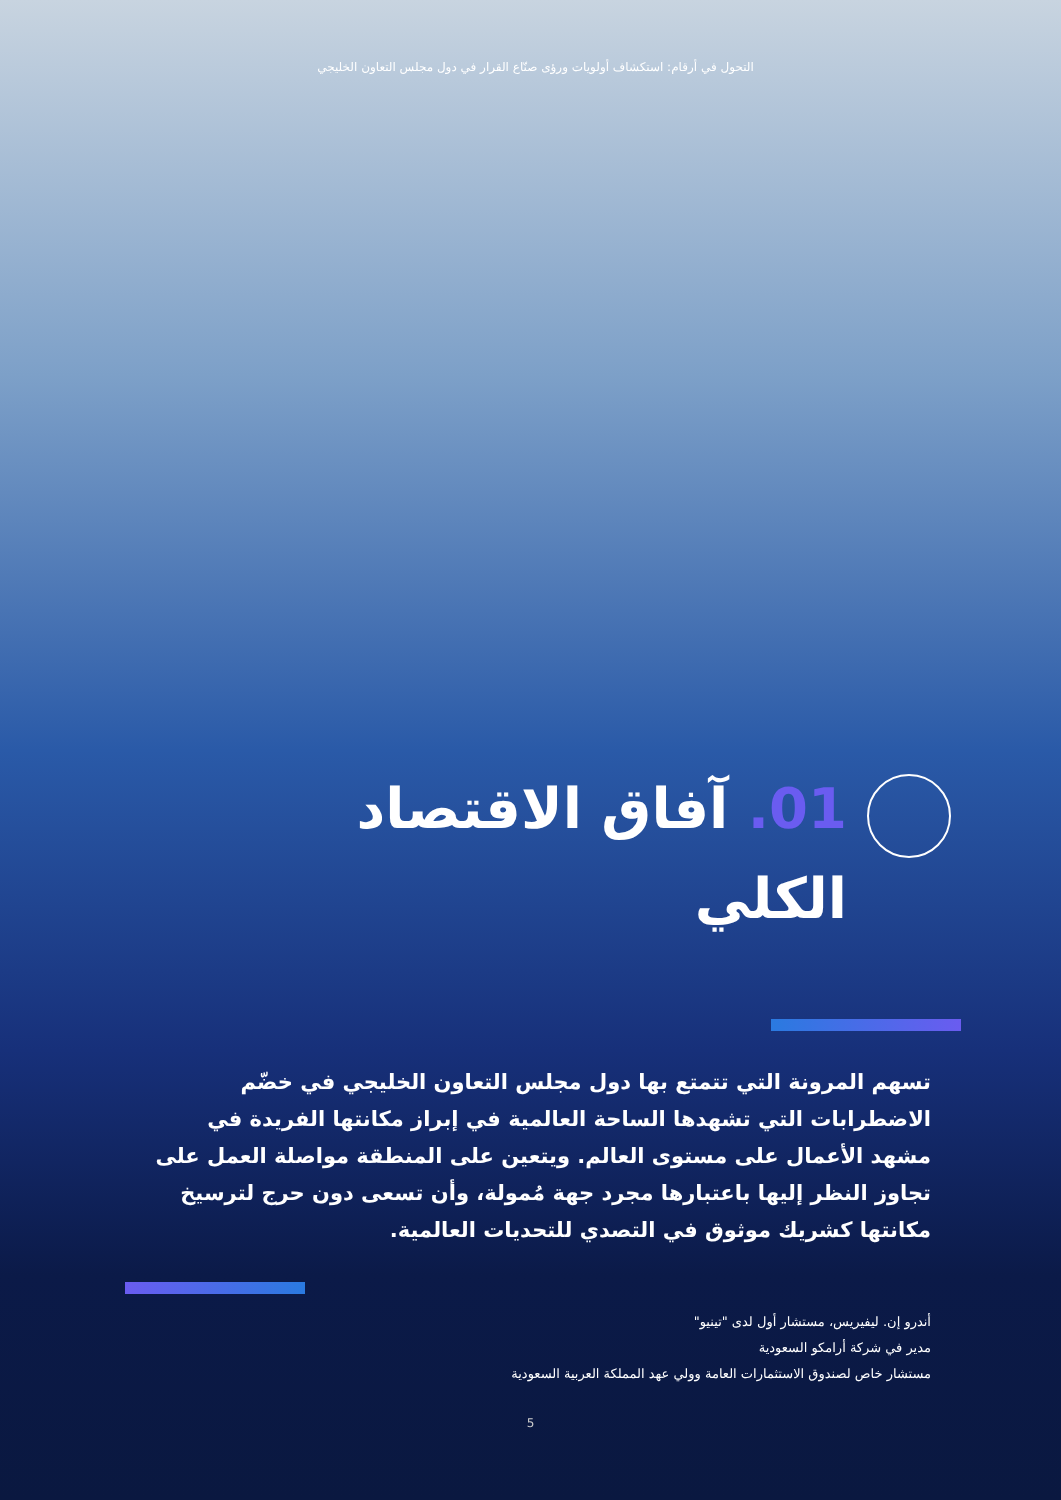التحول في أرقام: استكشاف أولويات ورؤى صنّاع القرار في دول مجلس التعاون الخليجي
01. آفاق الاقتصاد الكلي
تسهم المرونة التي تتمتع بها دول مجلس التعاون الخليجي في خضّم الاضطرابات التي تشهدها الساحة العالمية في إبراز مكانتها الفريدة في مشهد الأعمال على مستوى العالم. ويتعين على المنطقة مواصلة العمل على تجاوز النظر إليها باعتبارها مجرد جهة مُمولة، وأن تسعى دون حرج لترسيخ مكانتها كشريك موثوق في التصدي للتحديات العالمية.
أندرو إن. ليفيريس، مستشار أول لدى "تينيو"
مدير في شركة أرامكو السعودية
مستشار خاص لصندوق الاستثمارات العامة وولي عهد المملكة العربية السعودية
5